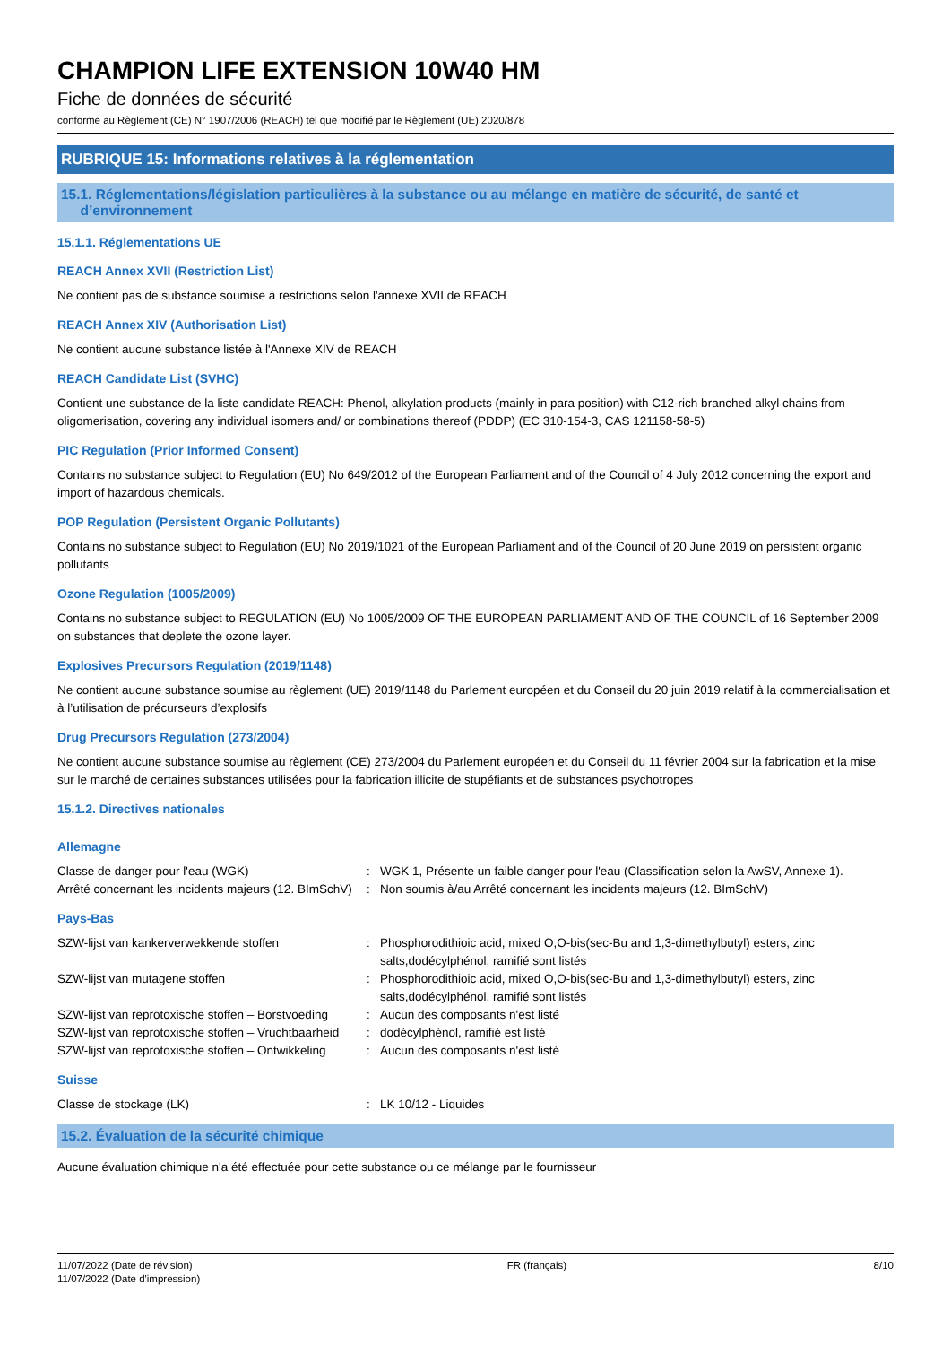CHAMPION LIFE EXTENSION 10W40 HM
Fiche de données de sécurité
conforme au Règlement (CE) N° 1907/2006 (REACH) tel que modifié par le Règlement (UE) 2020/878
RUBRIQUE 15: Informations relatives à la réglementation
15.1. Réglementations/législation particulières à la substance ou au mélange en matière de sécurité, de santé et
d’environnement
15.1.1. Réglementations UE
REACH Annex XVII (Restriction List)
Ne contient pas de substance soumise à restrictions selon l'annexe XVII de REACH
REACH Annex XIV (Authorisation List)
Ne contient aucune substance listée à l'Annexe XIV de REACH
REACH Candidate List (SVHC)
Contient une substance de la liste candidate REACH: Phenol, alkylation products (mainly in para position) with C12-rich branched alkyl chains from oligomerisation, covering any individual isomers and/ or combinations thereof (PDDP) (EC 310-154-3, CAS 121158-58-5)
PIC Regulation (Prior Informed Consent)
Contains no substance subject to Regulation (EU) No 649/2012 of the European Parliament and of the Council of 4 July 2012 concerning the export and import of hazardous chemicals.
POP Regulation (Persistent Organic Pollutants)
Contains no substance subject to Regulation (EU) No 2019/1021 of the European Parliament and of the Council of 20 June 2019 on persistent organic pollutants
Ozone Regulation (1005/2009)
Contains no substance subject to REGULATION (EU) No 1005/2009 OF THE EUROPEAN PARLIAMENT AND OF THE COUNCIL of 16 September 2009 on substances that deplete the ozone layer.
Explosives Precursors Regulation (2019/1148)
Ne contient aucune substance soumise au règlement (UE) 2019/1148 du Parlement européen et du Conseil du 20 juin 2019 relatif à la commercialisation et à l’utilisation de précurseurs d’explosifs
Drug Precursors Regulation (273/2004)
Ne contient aucune substance soumise au règlement (CE) 273/2004 du Parlement européen et du Conseil du 11 février 2004 sur la fabrication et la mise sur le marché de certaines substances utilisées pour la fabrication illicite de stupéfiants et de substances psychotropes
15.1.2. Directives nationales
Allemagne
| Classe de danger pour l'eau (WGK) | : | WGK 1, Présente un faible danger pour l'eau (Classification selon la AwSV, Annexe 1). |
| Arrêté concernant les incidents majeurs (12. BImSchV) | : | Non soumis à/au Arrêté concernant les incidents majeurs (12. BImSchV) |
Pays-Bas
| SZW-lijst van kankerverwekkende stoffen | : | Phosphorodithioic acid, mixed O,O-bis(sec-Bu and 1,3-dimethylbutyl) esters, zinc salts,dodécylphénol, ramifié sont listés |
| SZW-lijst van mutagene stoffen | : | Phosphorodithioic acid, mixed O,O-bis(sec-Bu and 1,3-dimethylbutyl) esters, zinc salts,dodécylphénol, ramifié sont listés |
| SZW-lijst van reprotoxische stoffen – Borstvoeding | : | Aucun des composants n'est listé |
| SZW-lijst van reprotoxische stoffen – Vruchtbaarheid | : | dodécylphénol, ramifié est listé |
| SZW-lijst van reprotoxische stoffen – Ontwikkeling | : | Aucun des composants n'est listé |
Suisse
| Classe de stockage (LK) | : | LK 10/12 - Liquides |
15.2. Évaluation de la sécurité chimique
Aucune évaluation chimique n'a été effectuée pour cette substance ou ce mélange par le fournisseur
11/07/2022 (Date de révision)
11/07/2022 (Date d'impression)
FR (français) 8/10